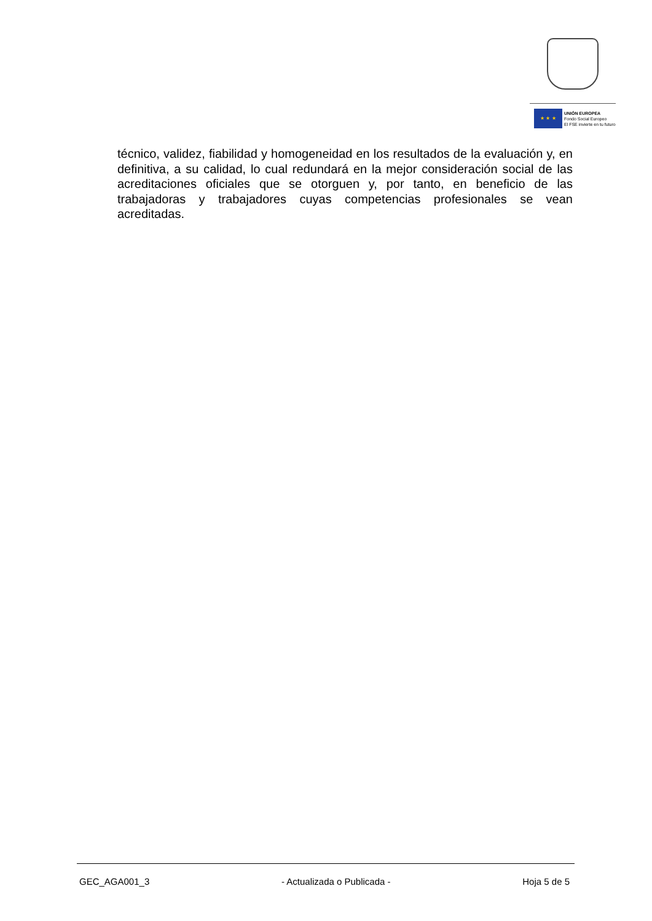★ ★ ★
UNIÓN EUROPEA
Fondo Social Europeo
El FSE invierte en tu futuro
técnico, validez, fiabilidad y homogeneidad en los resultados de la evaluación y, en definitiva, a su calidad, lo cual redundará en la mejor consideración social de las acreditaciones oficiales que se otorguen y, por tanto, en beneficio de las trabajadoras y trabajadores cuyas competencias profesionales se vean acreditadas.
GEC_AGA001_3 - Actualizada o Publicada - Hoja 5 de 5